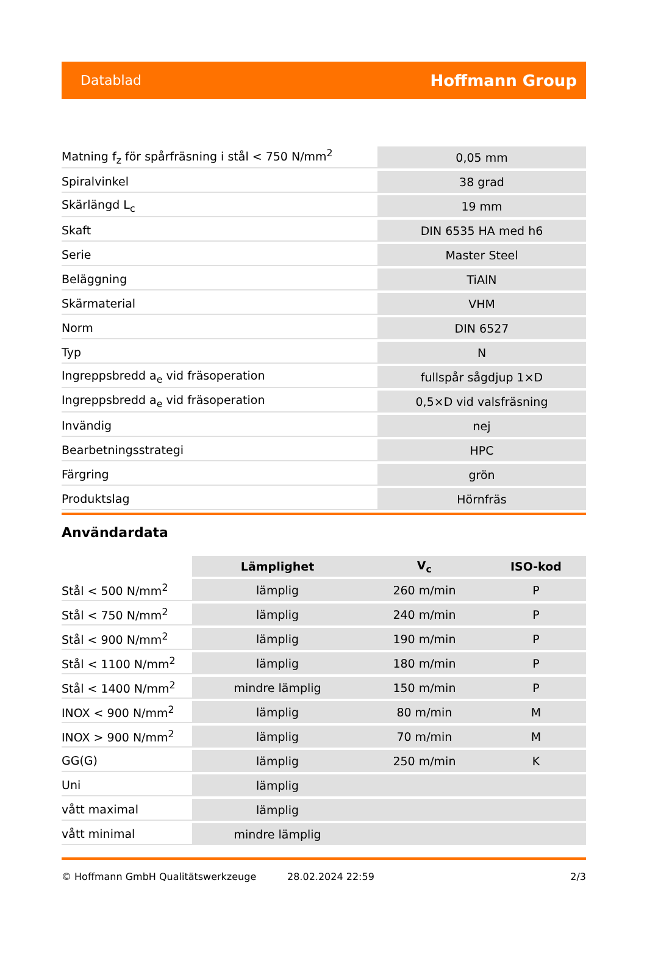Datablad Hoffmann Group
| Matning f<sub>z</sub> för spårfräsning i stål < 750 N/mm<sup>2</sup> | 0,05 mm |
| Spiralvinkel | 38 grad |
| Skärlängd L<sub>c</sub> | 19 mm |
| Skaft | DIN 6535 HA med h6 |
| Serie | Master Steel |
| Beläggning | TiAlN |
| Skärmaterial | VHM |
| Norm | DIN 6527 |
| Typ | N |
| Ingreppsbredd a<sub>e</sub> vid fräsoperation | fullspår sågdjup 1×D |
| Ingreppsbredd a<sub>e</sub> vid fräsoperation | 0,5×D vid valsfräsning |
| Invändig | nej |
| Bearbetningsstrategi | HPC |
| Färgring | grön |
| Produktslag | Hörnfräs |
Användardata
| | Lämplighet | V<sub>c</sub> | ISO-kod |
| --- | --- | --- | --- |
| Stål < 500 N/mm<sup>2</sup> | lämplig | 260 m/min | P |
| Stål < 750 N/mm<sup>2</sup> | lämplig | 240 m/min | P |
| Stål < 900 N/mm<sup>2</sup> | lämplig | 190 m/min | P |
| Stål < 1100 N/mm<sup>2</sup> | lämplig | 180 m/min | P |
| Stål < 1400 N/mm<sup>2</sup> | mindre lämplig | 150 m/min | P |
| INOX < 900 N/mm<sup>2</sup> | lämplig | 80 m/min | M |
| INOX > 900 N/mm<sup>2</sup> | lämplig | 70 m/min | M |
| GG(G) | lämplig | 250 m/min | K |
| Uni | lämplig | | |
| vått maximal | lämplig | | |
| vått minimal | mindre lämplig | | |
© Hoffmann GmbH Qualitätswerkzeuge 28.02.2024 22:59 2/3